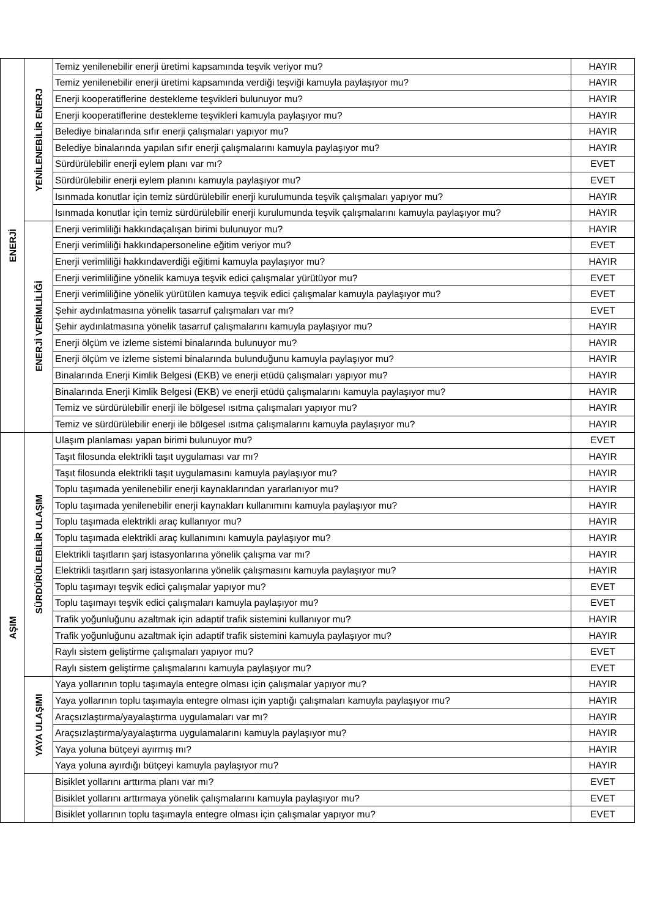| ENERJİ | YENİLENEBİLİR ENERJ | Temiz yenilenebilir enerji üretimi kapsamında teşvik veriyor mu? | HAYIR |
| | | Temiz yenilenebilir enerji üretimi kapsamında verdiği teşviği kamuyla paylaşıyor mu? | HAYIR |
| | | Enerji kooperatiflerine destekleme teşvikleri bulunuyor mu? | HAYIR |
| | | Enerji kooperatiflerine destekleme teşvikleri kamuyla paylaşıyor mu? | HAYIR |
| | | Belediye binalarında sıfır enerji çalışmaları yapıyor mu? | HAYIR |
| | | Belediye binalarında yapılan sıfır enerji çalışmalarını kamuyla paylaşıyor mu? | HAYIR |
| | | Sürdürülebilir enerji eylem planı var mı? | EVET |
| | | Sürdürülebilir enerji eylem planını kamuyla paylaşıyor mu? | EVET |
| | | Isınmada konutlar için temiz sürdürülebilir enerji kurulumunda teşvik çalışmaları yapıyor mu? | HAYIR |
| | | Isınmada konutlar için temiz sürdürülebilir enerji kurulumunda teşvik çalışmalarını kamuyla paylaşıyor mu? | HAYIR |
| | ENERJİ VERİMLİLİĞİ | Enerji verimliliği hakkındaçalışan birimi bulunuyor mu? | HAYIR |
| | | Enerji verimliliği hakkındapersoneline eğitim veriyor mu? | EVET |
| | | Enerji verimliliği hakkındaverdiği eğitimi kamuyla paylaşıyor mu? | HAYIR |
| | | Enerji verimliliğine yönelik kamuya teşvik edici çalışmalar yürütüyor mu? | EVET |
| | | Enerji verimliliğine yönelik yürütülen kamuya teşvik edici çalışmalar kamuyla paylaşıyor mu? | EVET |
| | | Şehir aydınlatmasına yönelik tasarruf çalışmaları var mı? | EVET |
| | | Şehir aydınlatmasına yönelik tasarruf çalışmalarını kamuyla paylaşıyor mu? | HAYIR |
| | | Enerji ölçüm ve izleme sistemi binalarında bulunuyor mu? | HAYIR |
| | | Enerji ölçüm ve izleme sistemi binalarında bulunduğunu kamuyla paylaşıyor mu? | HAYIR |
| | | Binalarında Enerji Kimlik Belgesi (EKB) ve enerji etüdü çalışmaları yapıyor mu? | HAYIR |
| | | Binalarında Enerji Kimlik Belgesi (EKB) ve enerji etüdü çalışmalarını kamuyla paylaşıyor mu? | HAYIR |
| | | Temiz ve sürdürülebilir enerji ile bölgesel ısıtma çalışmaları yapıyor mu? | HAYIR |
| | | Temiz ve sürdürülebilir enerji ile bölgesel ısıtma çalışmalarını kamuyla paylaşıyor mu? | HAYIR |
| AŞIM | SÜRDÜRÜLEBİLİR ULAŞIM | Ulaşım planlaması yapan birimi bulunuyor mu? | EVET |
| | | Taşıt filosunda elektrikli taşıt uygulaması var mı? | HAYIR |
| | | Taşıt filosunda elektrikli taşıt uygulamasını kamuyla paylaşıyor mu? | HAYIR |
| | | Toplu taşımada yenilenebilir enerji kaynaklarından yararlanıyor mu? | HAYIR |
| | | Toplu taşımada yenilenebilir enerji kaynakları kullanımını kamuyla paylaşıyor mu? | HAYIR |
| | | Toplu taşımada elektrikli araç kullanıyor mu? | HAYIR |
| | | Toplu taşımada elektrikli araç kullanımını kamuyla paylaşıyor mu? | HAYIR |
| | | Elektrikli taşıtların şarj istasyonlarına yönelik çalışma var mı? | HAYIR |
| | | Elektrikli taşıtların şarj istasyonlarına yönelik çalışmasını kamuyla paylaşıyor mu? | HAYIR |
| | | Toplu taşımayı teşvik edici çalışmalar yapıyor mu? | EVET |
| | | Toplu taşımayı teşvik edici çalışmaları kamuyla paylaşıyor mu? | EVET |
| | | Trafik yoğunluğunu azaltmak için adaptif trafik sistemini kullanıyor mu? | HAYIR |
| | | Trafik yoğunluğunu azaltmak için adaptif trafik sistemini kamuyla paylaşıyor mu? | HAYIR |
| | | Raylı sistem geliştirme çalışmaları yapıyor mu? | EVET |
| | | Raylı sistem geliştirme çalışmalarını kamuyla paylaşıyor mu? | EVET |
| | YAYA ULAŞIMI | Yaya yollarının toplu taşımayla entegre olması için çalışmalar yapıyor mu? | HAYIR |
| | | Yaya yollarının toplu taşımayla entegre olması için yaptığı çalışmaları kamuyla paylaşıyor mu? | HAYIR |
| | | Araçsızlaştırma/yayalaştırma uygulamaları var mı? | HAYIR |
| | | Araçsızlaştırma/yayalaştırma uygulamalarını kamuyla paylaşıyor mu? | HAYIR |
| | | Yaya yoluna bütçeyi ayırmış mı? | HAYIR |
| | | Yaya yoluna ayırdığı bütçeyi kamuyla paylaşıyor mu? | HAYIR |
| | | Bisiklet yollarını arttırma planı var mı? | EVET |
| | | Bisiklet yollarını arttırmaya yönelik çalışmalarını kamuyla paylaşıyor mu? | EVET |
| | | Bisiklet yollarının toplu taşımayla entegre olması için çalışmalar yapıyor mu? | EVET |